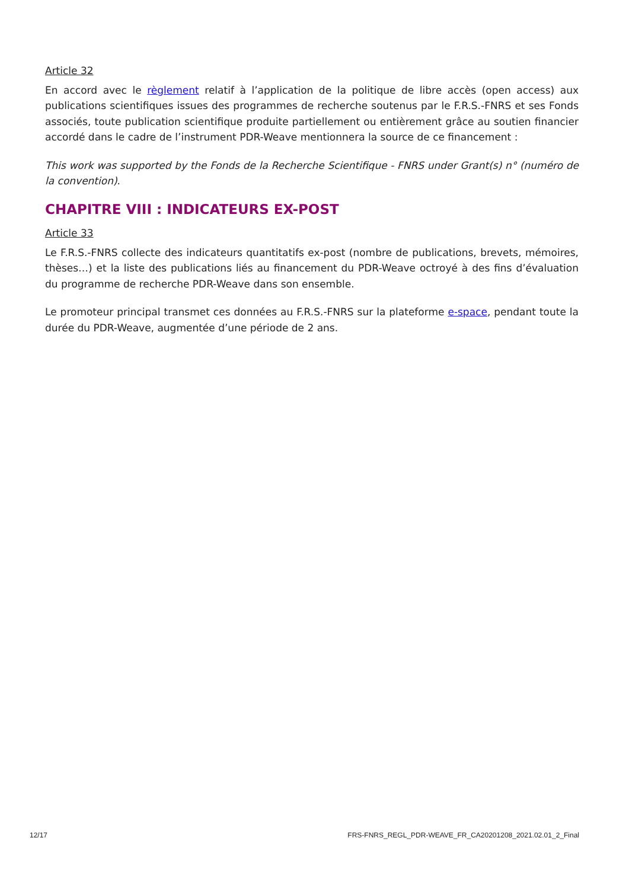Article 32
En accord avec le règlement relatif à l’application de la politique de libre accès (open access) aux publications scientifiques issues des programmes de recherche soutenus par le F.R.S.-FNRS et ses Fonds associés, toute publication scientifique produite partiellement ou entièrement grâce au soutien financier accordé dans le cadre de l’instrument PDR-Weave mentionnera la source de ce financement :
This work was supported by the Fonds de la Recherche Scientifique - FNRS under Grant(s) n° (numéro de la convention).
CHAPITRE VIII : INDICATEURS EX-POST
Article 33
Le F.R.S.-FNRS collecte des indicateurs quantitatifs ex-post (nombre de publications, brevets, mémoires, thèses…) et la liste des publications liés au financement du PDR-Weave octroyé à des fins d’évaluation du programme de recherche PDR-Weave dans son ensemble.
Le promoteur principal transmet ces données au F.R.S.-FNRS sur la plateforme e-space, pendant toute la durée du PDR-Weave, augmentée d’une période de 2 ans.
12/17 FRS-FNRS_REGL_PDR-WEAVE_FR_CA20201208_2021.02.01_2_Final